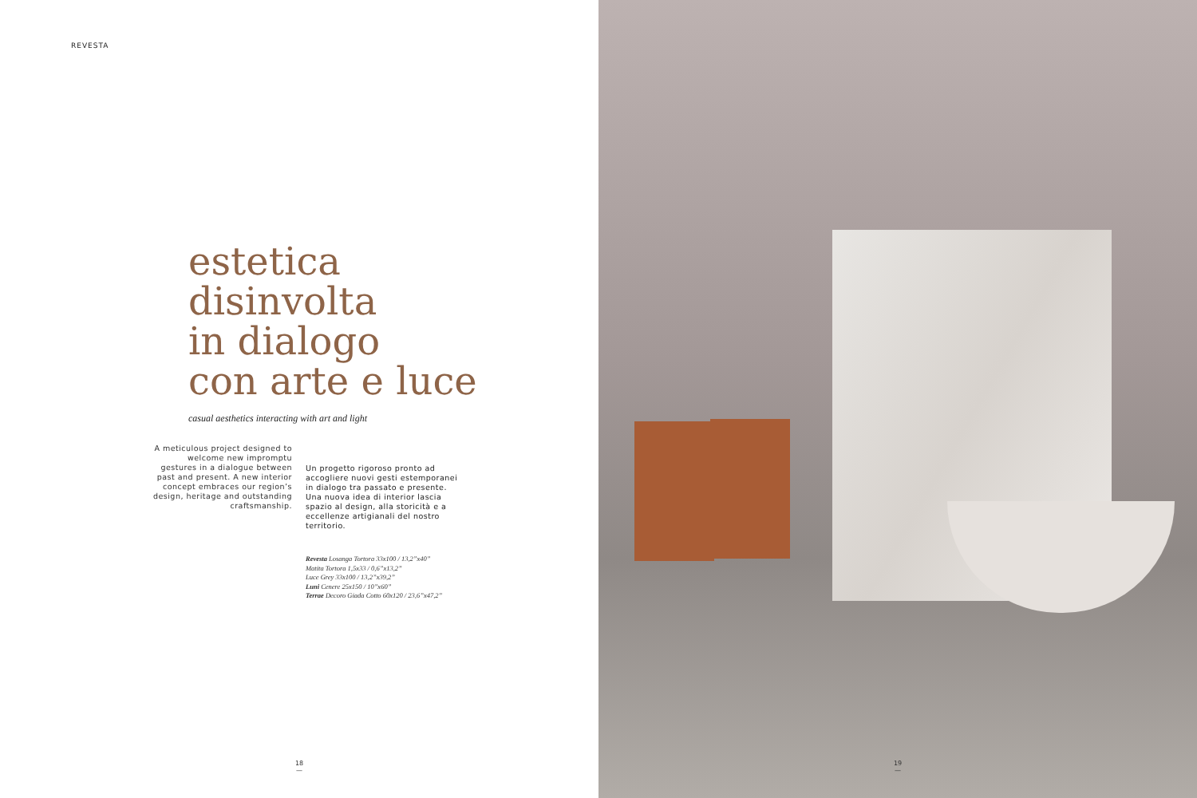REVESTA
estetica
disinvolta
in dialogo
con arte e luce
casual aesthetics interacting with art and light
A meticulous project designed to welcome new impromptu gestures in a dialogue between past and present. A new interior concept embraces our region’s design, heritage and outstanding craftsmanship.
Un progetto rigoroso pronto ad accogliere nuovi gesti estemporanei in dialogo tra passato e presente.
Una nuova idea di interior lascia spazio al design, alla storicità e a eccellenze artigianali del nostro territorio.
Revesta Losanga Tortora 33x100 / 13,2”x40”
Matita Tortora 1,5x33 / 0,6”x13,2”
Luce Grey 33x100 / 13,2”x39,2”
Luni Cenere 25x150 / 10”x60”
Terrae Decoro Giada Cotto 60x120 / 23,6”x47,2”
18
—
19
—